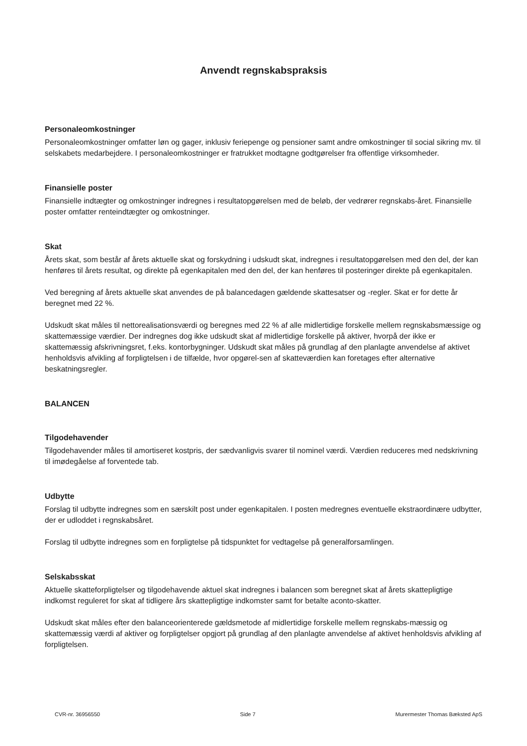Anvendt regnskabspraksis
Personaleomkostninger
Personaleomkostninger omfatter løn og gager, inklusiv feriepenge og pensioner samt andre omkostninger til social sikring mv. til selskabets medarbejdere. I personaleomkostninger er fratrukket modtagne godtgørelser fra offentlige virksomheder.
Finansielle poster
Finansielle indtægter og omkostninger indregnes i resultatopgørelsen med de beløb, der vedrører regnskabs-året. Finansielle poster omfatter renteindtægter og omkostninger.
Skat
Årets skat, som består af årets aktuelle skat og forskydning i udskudt skat, indregnes i resultatopgørelsen med den del, der kan henføres til årets resultat, og direkte på egenkapitalen med den del, der kan henføres til posteringer direkte på egenkapitalen.
Ved beregning af årets aktuelle skat anvendes de på balancedagen gældende skattesatser og -regler. Skat er for dette år beregnet med 22 %.
Udskudt skat måles til nettorealisationsværdi og beregnes med 22 % af alle midlertidige forskelle mellem regnskabsmæssige og skattemæssige værdier. Der indregnes dog ikke udskudt skat af midlertidige forskelle på aktiver, hvorpå der ikke er skattemæssig afskrivningsret, f.eks. kontorbygninger. Udskudt skat måles på grundlag af den planlagte anvendelse af aktivet henholdsvis afvikling af forpligtelsen i de tilfælde, hvor opgørel-sen af skatteværdien kan foretages efter alternative beskatningsregler.
BALANCEN
Tilgodehavender
Tilgodehavender måles til amortiseret kostpris, der sædvanligvis svarer til nominel værdi. Værdien reduceres med nedskrivning til imødegåelse af forventede tab.
Udbytte
Forslag til udbytte indregnes som en særskilt post under egenkapitalen. I posten medregnes eventuelle ekstraordinære udbytter, der er udloddet i regnskabsåret.
Forslag til udbytte indregnes som en forpligtelse på tidspunktet for vedtagelse på generalforsamlingen.
Selskabsskat
Aktuelle skatteforpligtelser og tilgodehavende aktuel skat indregnes i balancen som beregnet skat af årets skattepligtige indkomst reguleret for skat af tidligere års skattepligtige indkomster samt for betalte aconto-skatter.
Udskudt skat måles efter den balanceorienterede gældsmetode af midlertidige forskelle mellem regnskabs-mæssig og skattemæssig værdi af aktiver og forpligtelser opgjort på grundlag af den planlagte anvendelse af aktivet henholdsvis afvikling af forpligtelsen.
CVR-nr. 36956550 Side 7 Murermester Thomas Bæksted ApS